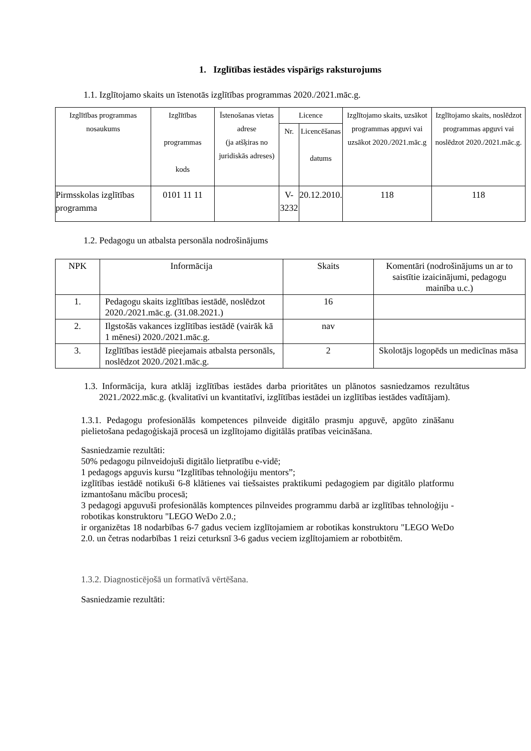1. Izglītības iestādes vispārīgs raksturojums
1.1. Izglītojamo skaits un īstenotās izglītības programmas 2020./2021.māc.g.
| Izglītības programmas nosaukums | Izglītības programmas kods | Īstenošanas vietas adrese (ja atšķiras no juridiskās adreses) | Licence | | Izglītojamo skaits, uzsākot programmas apguvi vai uzsākot 2020./2021.māc.g | Izglītojamo skaits, noslēdzot programmas apguvi vai noslēdzot 2020./2021.māc.g. |
| --- | --- | --- | --- | --- | --- | --- |
| | | | Nr. | Licencēšanas datums | | |
| Pirmsskolas izglītības programma | 0101 11 11 | | V-3232 | 20.12.2010. | 118 | 118 |
1.2. Pedagogu un atbalsta personāla nodrošinājums
| NPK | Informācija | Skaits | Komentāri (nodrošinājums un ar to saistītie izaicinājumi, pedagogu mainība u.c.) |
| --- | --- | --- | --- |
| 1. | Pedagogu skaits izglītības iestādē, noslēdzot 2020./2021.māc.g. (31.08.2021.) | 16 | |
| 2. | Ilgstošās vakances izglītības iestādē (vairāk kā 1 mēnesi) 2020./2021.māc.g. | nav | |
| 3. | Izglītības iestādē pieejamais atbalsta personāls, noslēdzot 2020./2021.māc.g. | 2 | Skolotājs logopēds un medicīnas māsa |
1.3. Informācija, kura atklāj izglītības iestādes darba prioritātes un plānotos sasniedzamos rezultātus 2021./2022.māc.g. (kvalitatīvi un kvantitatīvi, izglītības iestādei un izglītības iestādes vadītājam).
1.3.1. Pedagogu profesionālās kompetences pilnveide digitālo prasmju apguvē, apgūto zināšanu pielietošana pedagoģiskajā procesā un izglītojamo digitālās pratības veicināšana.
Sasniedzamie rezultāti:
50% pedagogu pilnveidojuši digitālo lietpratību e-vidē;
1 pedagogs apguvis kursu “Izglītības tehnoloģiju mentors”;
izglītības iestādē notikuši 6-8 klātienes vai tiešsaistes praktikumi pedagogiem par digitālo platformu izmantošanu mācību procesā;
3 pedagogi apguvuši profesionālās komptences pilnveides programmu darbā ar izglītības tehnoloģiju - robotikas konstruktoru "LEGO WeDo 2.0.;
ir organizētas 18 nodarbības 6-7 gadus veciem izglītojamiem ar robotikas konstruktoru "LEGO WeDo 2.0. un četras nodarbības 1 reizi ceturksnī 3-6 gadus veciem izglītojamiem ar robotbitēm.
1.3.2. Diagnosticējošā un formatīvā vērtēšana.
Sasniedzamie rezultāti: